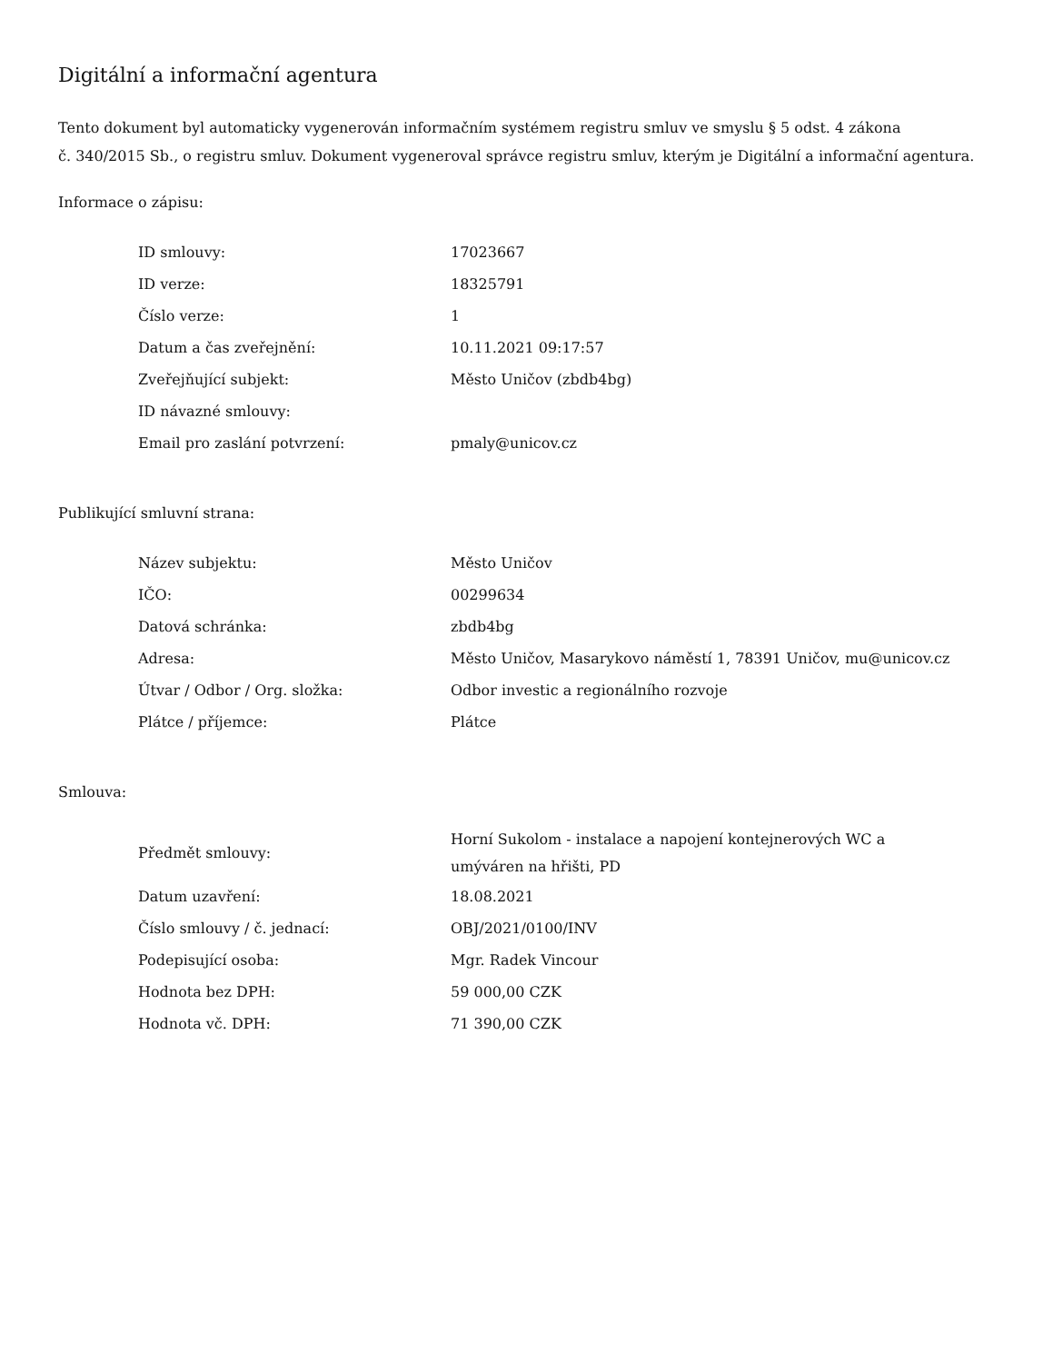Digitální a informační agentura
Tento dokument byl automaticky vygenerován informačním systémem registru smluv ve smyslu § 5 odst. 4 zákona
č. 340/2015 Sb., o registru smluv. Dokument vygeneroval správce registru smluv, kterým je Digitální a informační agentura.
Informace o zápisu:
| ID smlouvy: | 17023667 |
| ID verze: | 18325791 |
| Číslo verze: | 1 |
| Datum a čas zveřejnění: | 10.11.2021 09:17:57 |
| Zveřejňující subjekt: | Město Uničov (zbdb4bg) |
| ID návazné smlouvy: | |
| Email pro zaslání potvrzení: | pmaly@unicov.cz |
Publikující smluvní strana:
| Název subjektu: | Město Uničov |
| IČO: | 00299634 |
| Datová schránka: | zbdb4bg |
| Adresa: | Město Uničov, Masarykovo náměstí 1, 78391 Uničov, mu@unicov.cz |
| Útvar / Odbor / Org. složka: | Odbor investic a regionálního rozvoje |
| Plátce / příjemce: | Plátce |
Smlouva:
| Předmět smlouvy: | Horní Sukolom - instalace a napojení kontejnerových WC a umýváren na hřišti, PD |
| Datum uzavření: | 18.08.2021 |
| Číslo smlouvy / č. jednací: | OBJ/2021/0100/INV |
| Podepisující osoba: | Mgr. Radek Vincour |
| Hodnota bez DPH: | 59 000,00 CZK |
| Hodnota vč. DPH: | 71 390,00 CZK |